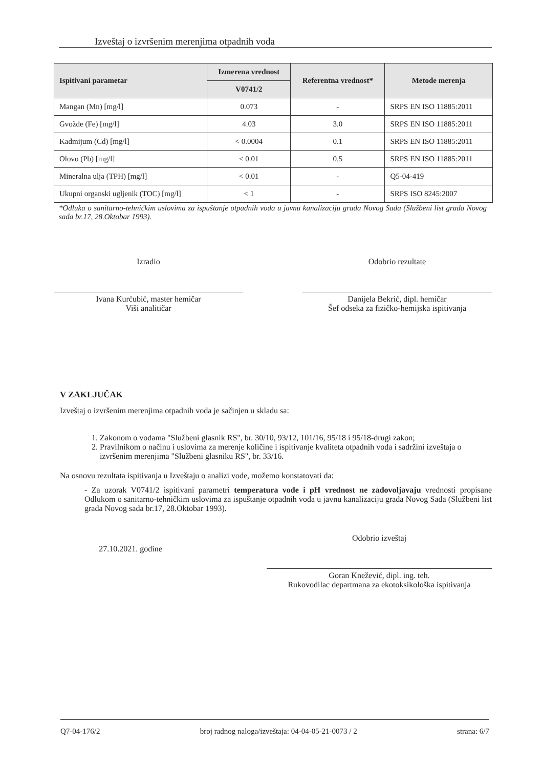Izveštaj o izvršenim merenjima otpadnih voda
| Ispitivani parametar | Izmerena vrednost | Referentna vrednost* | Metode merenja |
| --- | --- | --- | --- |
| | V0741/2 | | |
| Mangan (Mn) [mg/l] | 0.073 | - | SRPS EN ISO 11885:2011 |
| Gvožđe (Fe) [mg/l] | 4.03 | 3.0 | SRPS EN ISO 11885:2011 |
| Kadmijum (Cd) [mg/l] | < 0.0004 | 0.1 | SRPS EN ISO 11885:2011 |
| Olovo (Pb) [mg/l] | < 0.01 | 0.5 | SRPS EN ISO 11885:2011 |
| Mineralna ulja (TPH) [mg/l] | < 0.01 | - | Q5-04-419 |
| Ukupni organski ugljenik (TOC) [mg/l] | < 1 | - | SRPS ISO 8245:2007 |
*Odluka o sanitarno-tehničkim uslovima za ispuštanje otpadnih voda u javnu kanalizaciju grada Novog Sada (Službeni list grada Novog sada br.17, 28.Oktobar 1993).
Izradio
Ivana Kurćubić, master hemičar
Viši analitičar
Odobrio rezultate
Danijela Bekrić, dipl. hemičar
Šef odseka za fizičko-hemijska ispitivanja
V ZAKLJUČAK
Izveštaj o izvršenim merenjima otpadnih voda je sačinjen u skladu sa:
1. Zakonom o vodama "Službeni glasnik RS", br. 30/10, 93/12, 101/16, 95/18 i 95/18-drugi zakon;
2. Pravilnikom o načinu i uslovima za merenje količine i ispitivanje kvaliteta otpadnih voda i sadržini izveštaja o izvršenim merenjima "Službeni glasniku RS", br. 33/16.
Na osnovu rezultata ispitivanja u Izveštaju o analizi vode, možemo konstatovati da:
- Za uzorak V0741/2 ispitivani parametri temperatura vode i pH vrednost ne zadovoljavaju vrednosti propisane Odlukom o sanitarno-tehničkim uslovima za ispuštanje otpadnih voda u javnu kanalizaciju grada Novog Sada (Službeni list grada Novog sada br.17, 28.Oktobar 1993).
27.10.2021. godine
Odobrio izveštaj
Goran Knežević, dipl. ing. teh.
Rukovodilac departmana za ekotoksikološka ispitivanja
Q7-04-176/2 broj radnog naloga/izveštaja: 04-04-05-21-0073 / 2 strana: 6/7